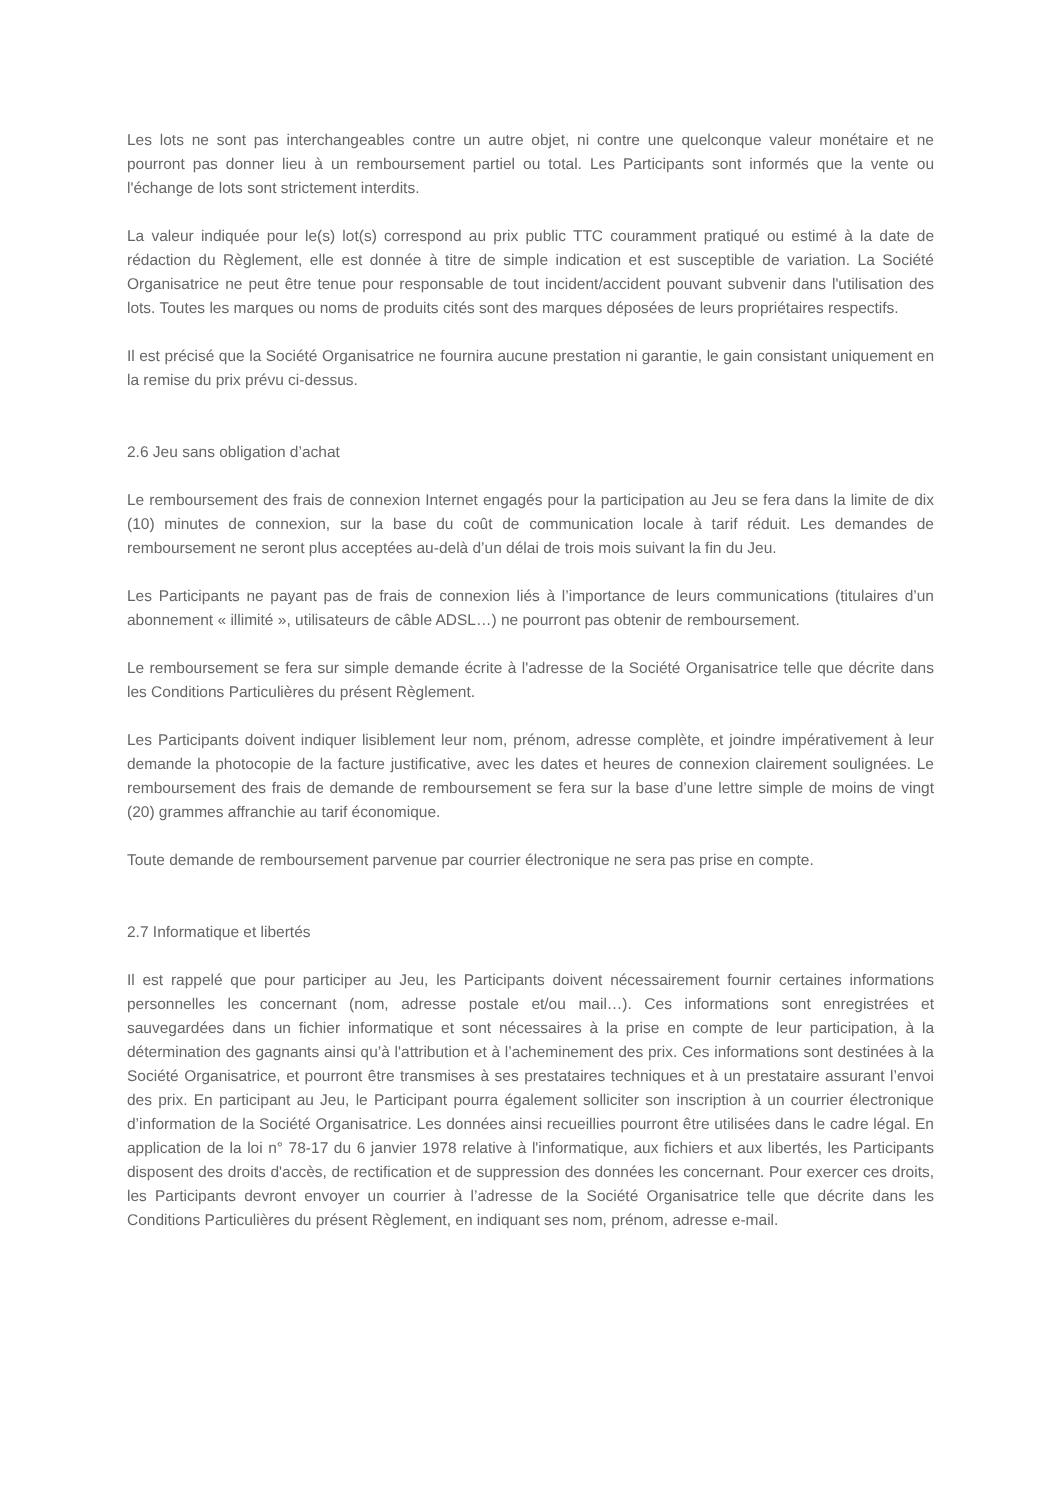Les lots ne sont pas interchangeables contre un autre objet, ni contre une quelconque valeur monétaire et ne pourront pas donner lieu à un remboursement partiel ou total. Les Participants sont informés que la vente ou l'échange de lots sont strictement interdits.
La valeur indiquée pour le(s) lot(s) correspond au prix public TTC couramment pratiqué ou estimé à la date de rédaction du Règlement, elle est donnée à titre de simple indication et est susceptible de variation. La Société Organisatrice ne peut être tenue pour responsable de tout incident/accident pouvant subvenir dans l'utilisation des lots. Toutes les marques ou noms de produits cités sont des marques déposées de leurs propriétaires respectifs.
Il est précisé que la Société Organisatrice ne fournira aucune prestation ni garantie, le gain consistant uniquement en la remise du prix prévu ci-dessus.
2.6 Jeu sans obligation d’achat
Le remboursement des frais de connexion Internet engagés pour la participation au Jeu se fera dans la limite de dix (10) minutes de connexion, sur la base du coût de communication locale à tarif réduit. Les demandes de remboursement ne seront plus acceptées au-delà d’un délai de trois mois suivant la fin du Jeu.
Les Participants ne payant pas de frais de connexion liés à l’importance de leurs communications (titulaires d’un abonnement « illimité », utilisateurs de câble ADSL…) ne pourront pas obtenir de remboursement.
Le remboursement se fera sur simple demande écrite à l'adresse de la Société Organisatrice telle que décrite dans les Conditions Particulières du présent Règlement.
Les Participants doivent indiquer lisiblement leur nom, prénom, adresse complète, et joindre impérativement à leur demande la photocopie de la facture justificative, avec les dates et heures de connexion clairement soulignées. Le remboursement des frais de demande de remboursement se fera sur la base d’une lettre simple de moins de vingt (20) grammes affranchie au tarif économique.
Toute demande de remboursement parvenue par courrier électronique ne sera pas prise en compte.
2.7 Informatique et libertés
Il est rappelé que pour participer au Jeu, les Participants doivent nécessairement fournir certaines informations personnelles les concernant (nom, adresse postale et/ou mail…). Ces informations sont enregistrées et sauvegardées dans un fichier informatique et sont nécessaires à la prise en compte de leur participation, à la détermination des gagnants ainsi qu’à l'attribution et à l’acheminement des prix. Ces informations sont destinées à la Société Organisatrice, et pourront être transmises à ses prestataires techniques et à un prestataire assurant l’envoi des prix. En participant au Jeu, le Participant pourra également solliciter son inscription à un courrier électronique d’information de la Société Organisatrice. Les données ainsi recueillies pourront être utilisées dans le cadre légal. En application de la loi n° 78-17 du 6 janvier 1978 relative à l'informatique, aux fichiers et aux libertés, les Participants disposent des droits d'accès, de rectification et de suppression des données les concernant. Pour exercer ces droits, les Participants devront envoyer un courrier à l’adresse de la Société Organisatrice telle que décrite dans les Conditions Particulières du présent Règlement, en indiquant ses nom, prénom, adresse e-mail.